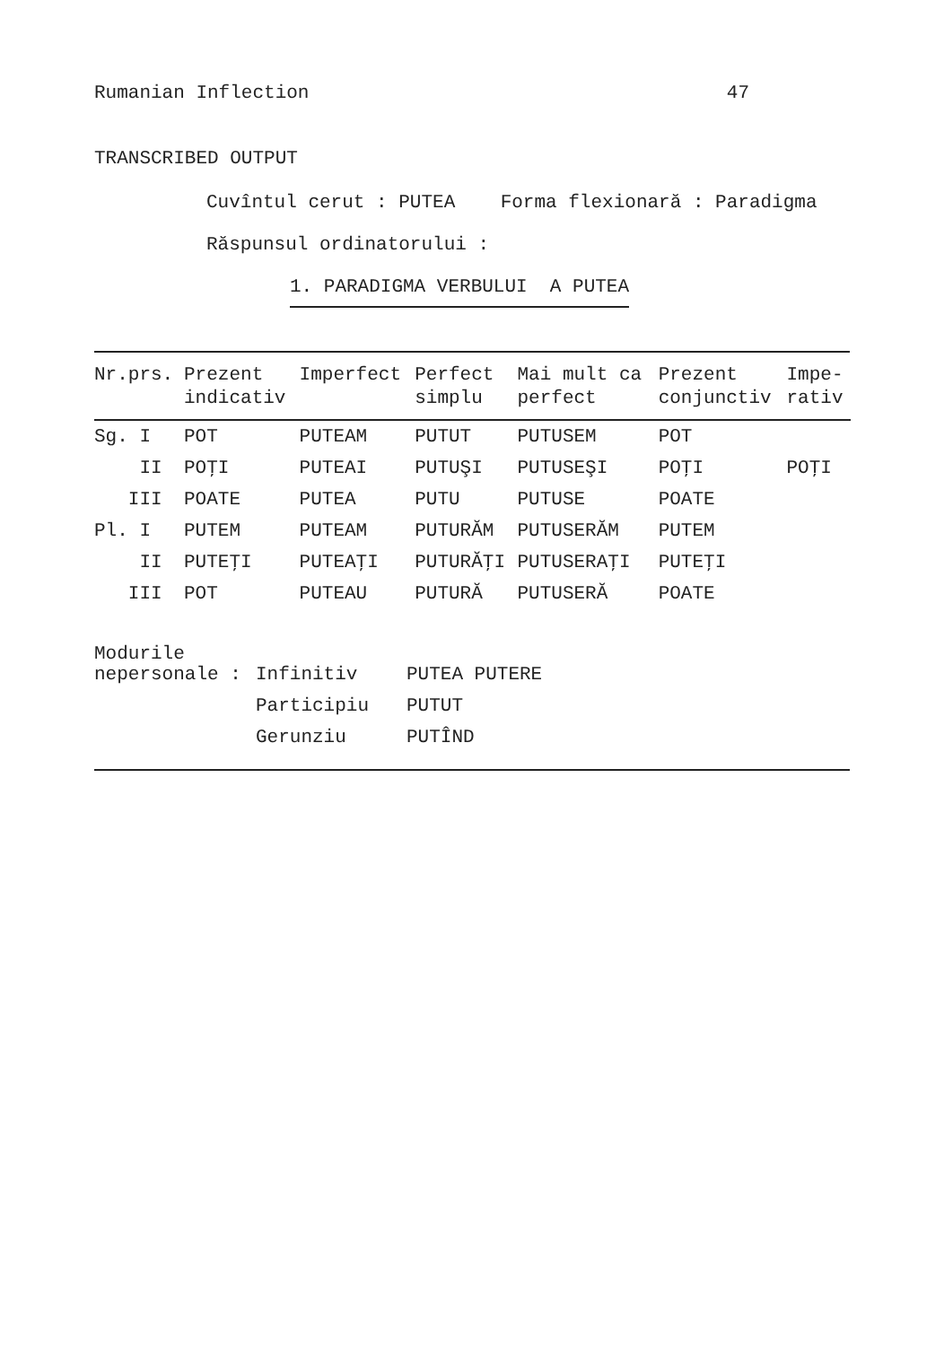Rumanian Inflection 47
TRANSCRIBED OUTPUT
Cuvîntul cerut : PUTEA Forma flexionară : Paradigma
Răspunsul ordinatorului :
1. PARADIGMA VERBULUI A PUTEA
| Nr.prs. | Prezent indicativ | Imperfect | Perfect simplu | Mai mult ca perfect | Prezent conjunctiv | Impe- rativ |
| --- | --- | --- | --- | --- | --- | --- |
| Sg. I | POT | PUTEAM | PUTUT | PUTUSEM | POT | |
| II | POŢI | PUTEAI | PUTUŞI | PUTUSEŞI | POŢI | POŢI |
| III | POATE | PUTEA | PUTU | PUTUSE | POATE | |
| Pl. I | PUTEM | PUTEAM | PUTURĂM | PUTUSERĂM | PUTEM | |
| II | PUTEŢI | PUTEAŢI | PUTURĂŢI | PUTUSERAŢI | PUTEŢI | |
| III | POT | PUTEAU | PUTURĂ | PUTUSERĂ | POATE | |
| Modurile | | |
| nepersonale : | Infinitiv | PUTEA PUTERE |
| | Participiu | PUTUT |
| | Gerunziu | PUTÎND |